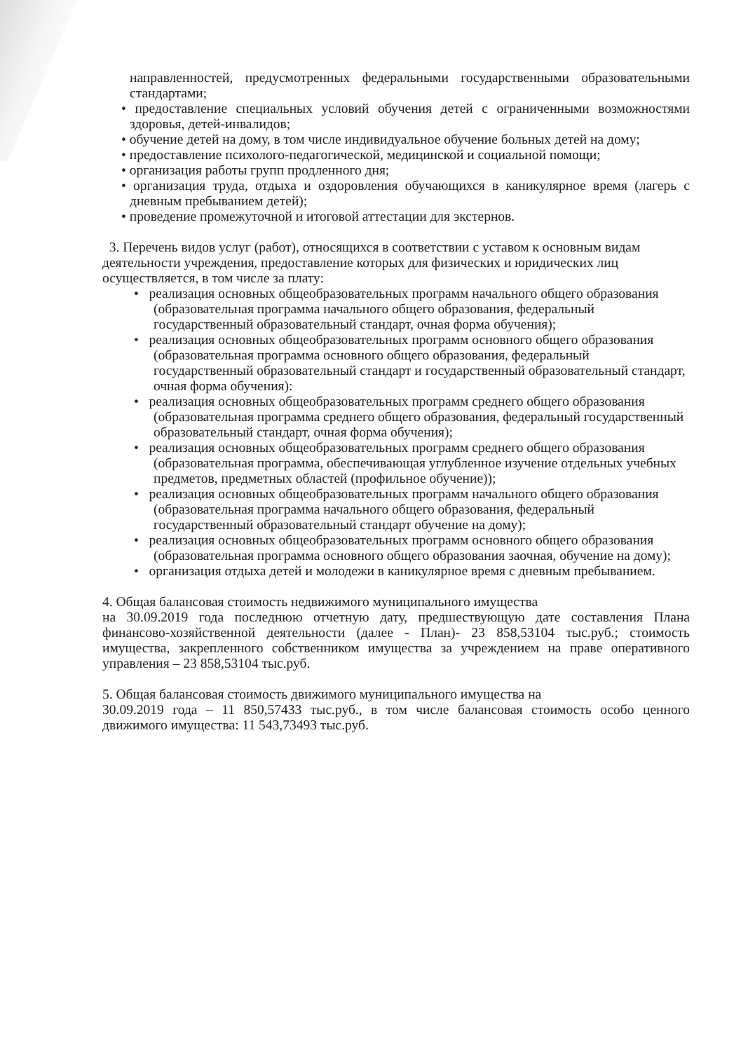направленностей, предусмотренных федеральными государственными образовательными стандартами;
• предоставление специальных условий обучения детей с ограниченными возможностями здоровья, детей-инвалидов;
• обучение детей на дому, в том числе индивидуальное обучение больных детей на дому;
• предоставление психолого-педагогической, медицинской и социальной помощи;
• организация работы групп продленного дня;
• организация труда, отдыха и оздоровления обучающихся в каникулярное время (лагерь с дневным пребыванием детей);
• проведение промежуточной и итоговой аттестации для экстернов.
3. Перечень видов услуг (работ), относящихся в соответствии с уставом к основным видам деятельности учреждения, предоставление которых для физических и юридических лиц осуществляется, в том числе за плату:
• реализация основных общеобразовательных программ начального общего образования (образовательная программа начального общего образования, федеральный государственный образовательный стандарт, очная форма обучения);
• реализация основных общеобразовательных программ основного общего образования (образовательная программа основного общего образования, федеральный государственный образовательный стандарт и государственный образовательный стандарт, очная форма обучения):
• реализация основных общеобразовательных программ среднего общего образования (образовательная программа среднего общего образования, федеральный государственный образовательный стандарт, очная форма обучения);
• реализация основных общеобразовательных программ среднего общего образования (образовательная программа, обеспечивающая углубленное изучение отдельных учебных предметов, предметных областей (профильное обучение));
• реализация основных общеобразовательных программ начального общего образования (образовательная программа начального общего образования, федеральный государственный образовательный стандарт обучение на дому);
• реализация основных общеобразовательных программ основного общего образования (образовательная программа основного общего образования заочная, обучение на дому);
• организация отдыха детей и молодежи в каникулярное время с дневным пребыванием.
4. Общая балансовая стоимость недвижимого муниципального имущества
на 30.09.2019 года последнюю отчетную дату, предшествующую дате составления Плана финансово-хозяйственной деятельности (далее - План)- 23 858,53104 тыс.руб.; стоимость имущества, закрепленного собственником имущества за учреждением на праве оперативного управления – 23 858,53104 тыс.руб.
5. Общая балансовая стоимость движимого муниципального имущества на
30.09.2019 года – 11 850,57433 тыс.руб., в том числе балансовая стоимость особо ценного движимого имущества: 11 543,73493 тыс.руб.